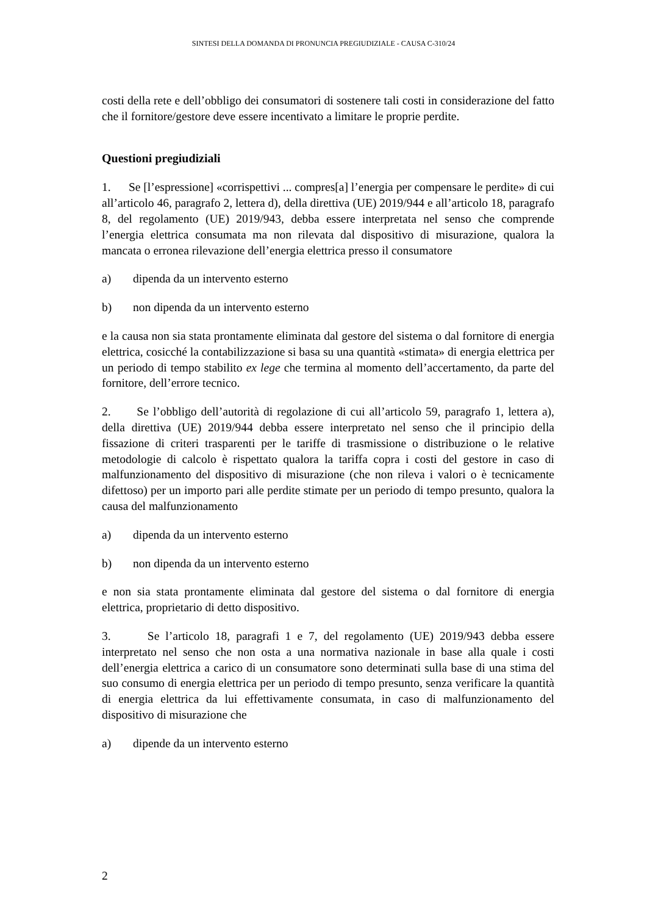SINTESI DELLA DOMANDA DI PRONUNCIA PREGIUDIZIALE - CAUSA C-310/24
costi della rete e dell’obbligo dei consumatori di sostenere tali costi in considerazione del fatto che il fornitore/gestore deve essere incentivato a limitare le proprie perdite.
Questioni pregiudiziali
1. Se [l’espressione] «corrispettivi ... compres[a] l’energia per compensare le perdite» di cui all’articolo 46, paragrafo 2, lettera d), della direttiva (UE) 2019/944 e all’articolo 18, paragrafo 8, del regolamento (UE) 2019/943, debba essere interpretata nel senso che comprende l’energia elettrica consumata ma non rilevata dal dispositivo di misurazione, qualora la mancata o erronea rilevazione dell’energia elettrica presso il consumatore
a) dipenda da un intervento esterno
b) non dipenda da un intervento esterno
e la causa non sia stata prontamente eliminata dal gestore del sistema o dal fornitore di energia elettrica, cosicché la contabilizzazione si basa su una quantità «stimata» di energia elettrica per un periodo di tempo stabilito ex lege che termina al momento dell’accertamento, da parte del fornitore, dell’errore tecnico.
2. Se l’obbligo dell’autorità di regolazione di cui all’articolo 59, paragrafo 1, lettera a), della direttiva (UE) 2019/944 debba essere interpretato nel senso che il principio della fissazione di criteri trasparenti per le tariffe di trasmissione o distribuzione o le relative metodologie di calcolo è rispettato qualora la tariffa copra i costi del gestore in caso di malfunzionamento del dispositivo di misurazione (che non rileva i valori o è tecnicamente difettoso) per un importo pari alle perdite stimate per un periodo di tempo presunto, qualora la causa del malfunzionamento
a) dipenda da un intervento esterno
b) non dipenda da un intervento esterno
e non sia stata prontamente eliminata dal gestore del sistema o dal fornitore di energia elettrica, proprietario di detto dispositivo.
3. Se l’articolo 18, paragrafi 1 e 7, del regolamento (UE) 2019/943 debba essere interpretato nel senso che non osta a una normativa nazionale in base alla quale i costi dell’energia elettrica a carico di un consumatore sono determinati sulla base di una stima del suo consumo di energia elettrica per un periodo di tempo presunto, senza verificare la quantità di energia elettrica da lui effettivamente consumata, in caso di malfunzionamento del dispositivo di misurazione che
a) dipende da un intervento esterno
2